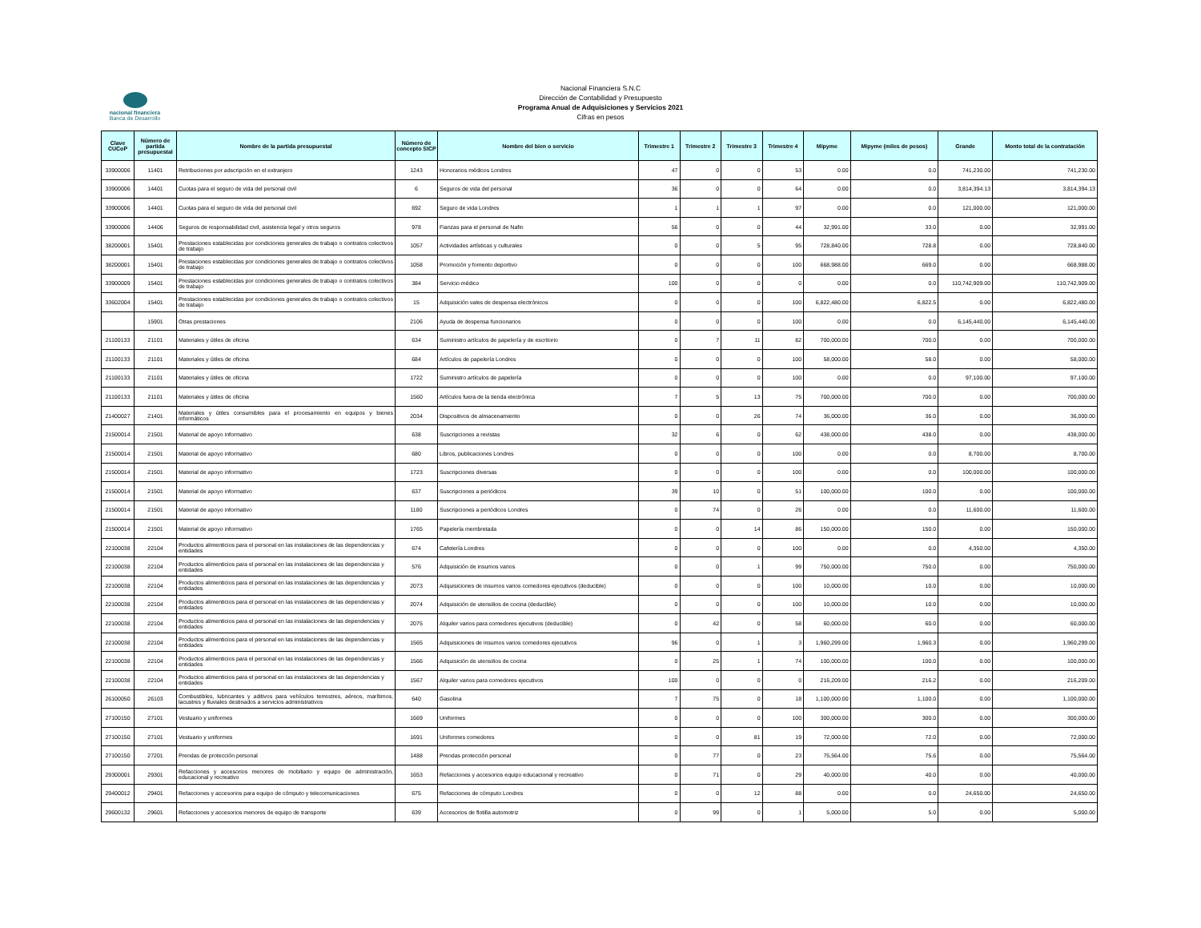nacional financiera
Banca de Desarrollo
Nacional Financiera S.N.C
Dirección de Contabilidad y Presupuesto
Programa Anual de Adquisiciones y Servicios 2021
Cifras en pesos
| Clave CUCoP | Número de partida presupuestal | Nombre de la partida presupuestal | Número de concepto SICP | Nombre del bien o servicio | Trimestre 1 | Trimestre 2 | Trimestre 3 | Trimestre 4 | Mipyme | Mipyme (miles de pesos) | Grande | Monto total de la contratación |
| --- | --- | --- | --- | --- | --- | --- | --- | --- | --- | --- | --- | --- |
| 33900006 | 11401 | Retribuciones por adscripción en el extranjero | 1243 | Honorarios médicos Londres | 47 | 0 | 0 | 53 | 0.00 | 0.0 | 741,230.00 | 741,230.00 |
| 33900006 | 14401 | Cuotas para el seguro de vida del personal civil | 6 | Seguros de vida del personal | 36 | 0 | 0 | 64 | 0.00 | 0.0 | 3,814,394.13 | 3,814,394.13 |
| 33900006 | 14401 | Cuotas para el seguro de vida del personal civil | 692 | Seguro de vida Londres | 1 | 1 | 1 | 97 | 0.00 | 0.0 | 121,000.00 | 121,000.00 |
| 33900006 | 14406 | Seguros de responsabilidad civil, asistencia legal y otros seguros | 978 | Fianzas para el personal de Nafin | 56 | 0 | 0 | 44 | 32,991.00 | 33.0 | 0.00 | 32,991.00 |
| 38200001 | 15401 | Prestaciones establecidas por condiciones generales de trabajo o contratos colectivos de trabajo | 1057 | Actividades artísticas y culturales | 0 | 0 | 5 | 95 | 728,840.00 | 728.8 | 0.00 | 728,840.00 |
| 38200001 | 15401 | Prestaciones establecidas por condiciones generales de trabajo o contratos colectivos de trabajo | 1058 | Promoción y fomento deportivo | 0 | 0 | 0 | 100 | 668,988.00 | 669.0 | 0.00 | 668,988.00 |
| 33900009 | 15401 | Prestaciones establecidas por condiciones generales de trabajo o contratos colectivos de trabajo | 384 | Servicio médico | 100 | 0 | 0 | 0 | 0.00 | 0.0 | 110,742,909.00 | 110,742,909.00 |
| 33602004 | 15401 | Prestaciones establecidas por condiciones generales de trabajo o contratos colectivos de trabajo | 15 | Adquisición vales de despensa electrónicos | 0 | 0 | 0 | 100 | 6,822,480.00 | 6,822.5 | 0.00 | 6,822,480.00 |
| | 15901 | Otras prestaciones | 2106 | Ayuda de despensa funcionarios | 0 | 0 | 0 | 100 | 0.00 | 0.0 | 6,145,440.00 | 6,145,440.00 |
| 21100133 | 21101 | Materiales y útiles de oficina | 634 | Suministro artículos de papelería y de escritorio | 0 | 7 | 11 | 82 | 700,000.00 | 700.0 | 0.00 | 700,000.00 |
| 21100133 | 21101 | Materiales y útiles de oficina | 684 | Artículos de papelería Londres | 0 | 0 | 0 | 100 | 58,000.00 | 58.0 | 0.00 | 58,000.00 |
| 21100133 | 21101 | Materiales y útiles de oficina | 1722 | Suministro artículos de papelería | 0 | 0 | 0 | 100 | 0.00 | 0.0 | 97,100.00 | 97,100.00 |
| 21100133 | 21101 | Materiales y útiles de oficina | 1560 | Artículos fuera de la tienda electrónica | 7 | 5 | 13 | 75 | 700,000.00 | 700.0 | 0.00 | 700,000.00 |
| 21400027 | 21401 | Materiales y útiles consumibles para el procesamiento en equipos y bienes informáticos | 2034 | Dispositivos de almacenamiento | 0 | 0 | 26 | 74 | 36,000.00 | 36.0 | 0.00 | 36,000.00 |
| 21500014 | 21501 | Material de apoyo informativo | 638 | Suscripciones a revistas | 32 | 6 | 0 | 62 | 438,000.00 | 438.0 | 0.00 | 438,000.00 |
| 21500014 | 21501 | Material de apoyo informativo | 680 | Libros, publicaciones Londres | 0 | 0 | 0 | 100 | 0.00 | 0.0 | 8,700.00 | 8,700.00 |
| 21500014 | 21501 | Material de apoyo informativo | 1723 | Suscripciones diversas | 0 | 0 | 0 | 100 | 0.00 | 0.0 | 100,000.00 | 100,000.00 |
| 21500014 | 21501 | Material de apoyo informativo | 637 | Suscripciones a periódicos | 39 | 10 | 0 | 51 | 100,000.00 | 100.0 | 0.00 | 100,000.00 |
| 21500014 | 21501 | Material de apoyo informativo | 1180 | Suscripciones a periódicos Londres | 0 | 74 | 0 | 26 | 0.00 | 0.0 | 11,600.00 | 11,600.00 |
| 21500014 | 21501 | Material de apoyo informativo | 1765 | Papelería membretada | 0 | 0 | 14 | 86 | 150,000.00 | 150.0 | 0.00 | 150,000.00 |
| 22100038 | 22104 | Productos alimenticios para el personal en las instalaciones de las dependencias y entidades | 674 | Cafetería Londres | 0 | 0 | 0 | 100 | 0.00 | 0.0 | 4,350.00 | 4,350.00 |
| 22100038 | 22104 | Productos alimenticios para el personal en las instalaciones de las dependencias y entidades | 576 | Adquisición de insumos varios | 0 | 0 | 1 | 99 | 750,000.00 | 750.0 | 0.00 | 750,000.00 |
| 22100038 | 22104 | Productos alimenticios para el personal en las instalaciones de las dependencias y entidades | 2073 | Adquisiciones de insumos varios comedores ejecutivos (deducible) | 0 | 0 | 0 | 100 | 10,000.00 | 10.0 | 0.00 | 10,000.00 |
| 22100038 | 22104 | Productos alimenticios para el personal en las instalaciones de las dependencias y entidades | 2074 | Adquisición de utensilios de cocina (deducible) | 0 | 0 | 0 | 100 | 10,000.00 | 10.0 | 0.00 | 10,000.00 |
| 22100038 | 22104 | Productos alimenticios para el personal en las instalaciones de las dependencias y entidades | 2075 | Alquiler varios para comedores ejecutivos (deducible) | 0 | 42 | 0 | 58 | 60,000.00 | 60.0 | 0.00 | 60,000.00 |
| 22100038 | 22104 | Productos alimenticios para el personal en las instalaciones de las dependencias y entidades | 1565 | Adquisiciones de insumos varios comedores ejecutivos | 96 | 0 | 1 | 3 | 1,960,299.00 | 1,960.3 | 0.00 | 1,960,299.00 |
| 22100038 | 22104 | Productos alimenticios para el personal en las instalaciones de las dependencias y entidades | 1566 | Adquisición de utensilios de cocina | 0 | 25 | 1 | 74 | 100,000.00 | 100.0 | 0.00 | 100,000.00 |
| 22100038 | 22104 | Productos alimenticios para el personal en las instalaciones de las dependencias y entidades | 1567 | Alquiler varios para comedores ejecutivos | 100 | 0 | 0 | 0 | 216,209.00 | 216.2 | 0.00 | 216,209.00 |
| 26100050 | 26103 | Combustibles, lubricantes y aditivos para vehículos terrestres, aéreos, marítimos, lacustres y fluviales destinados a servicios administrativos | 640 | Gasolina | 7 | 75 | 0 | 18 | 1,100,000.00 | 1,100.0 | 0.00 | 1,100,000.00 |
| 27100150 | 27101 | Vestuario y uniformes | 1669 | Uniformes | 0 | 0 | 0 | 100 | 300,000.00 | 300.0 | 0.00 | 300,000.00 |
| 27100150 | 27101 | Vestuario y uniformes | 1691 | Uniformes comedores | 0 | 0 | 81 | 19 | 72,000.00 | 72.0 | 0.00 | 72,000.00 |
| 27100150 | 27201 | Prendas de protección personal | 1488 | Prendas protección personal | 0 | 77 | 0 | 23 | 75,564.00 | 75.6 | 0.00 | 75,564.00 |
| 29300001 | 29301 | Refacciones y accesorios menores de mobiliario y equipo de administración, educacional y recreativo | 1653 | Refacciones y accesorios equipo educacional y recreativo | 0 | 71 | 0 | 29 | 40,000.00 | 40.0 | 0.00 | 40,000.00 |
| 29400012 | 29401 | Refacciones y accesorios para equipo de cómputo y telecomunicaciones | 675 | Refacciones de cómputo Londres | 0 | 0 | 12 | 88 | 0.00 | 0.0 | 24,650.00 | 24,650.00 |
| 29600132 | 29601 | Refacciones y accesorios menores de equipo de transporte | 639 | Accesorios de flotilla automotriz | 0 | 99 | 0 | 1 | 5,000.00 | 5.0 | 0.00 | 5,000.00 |